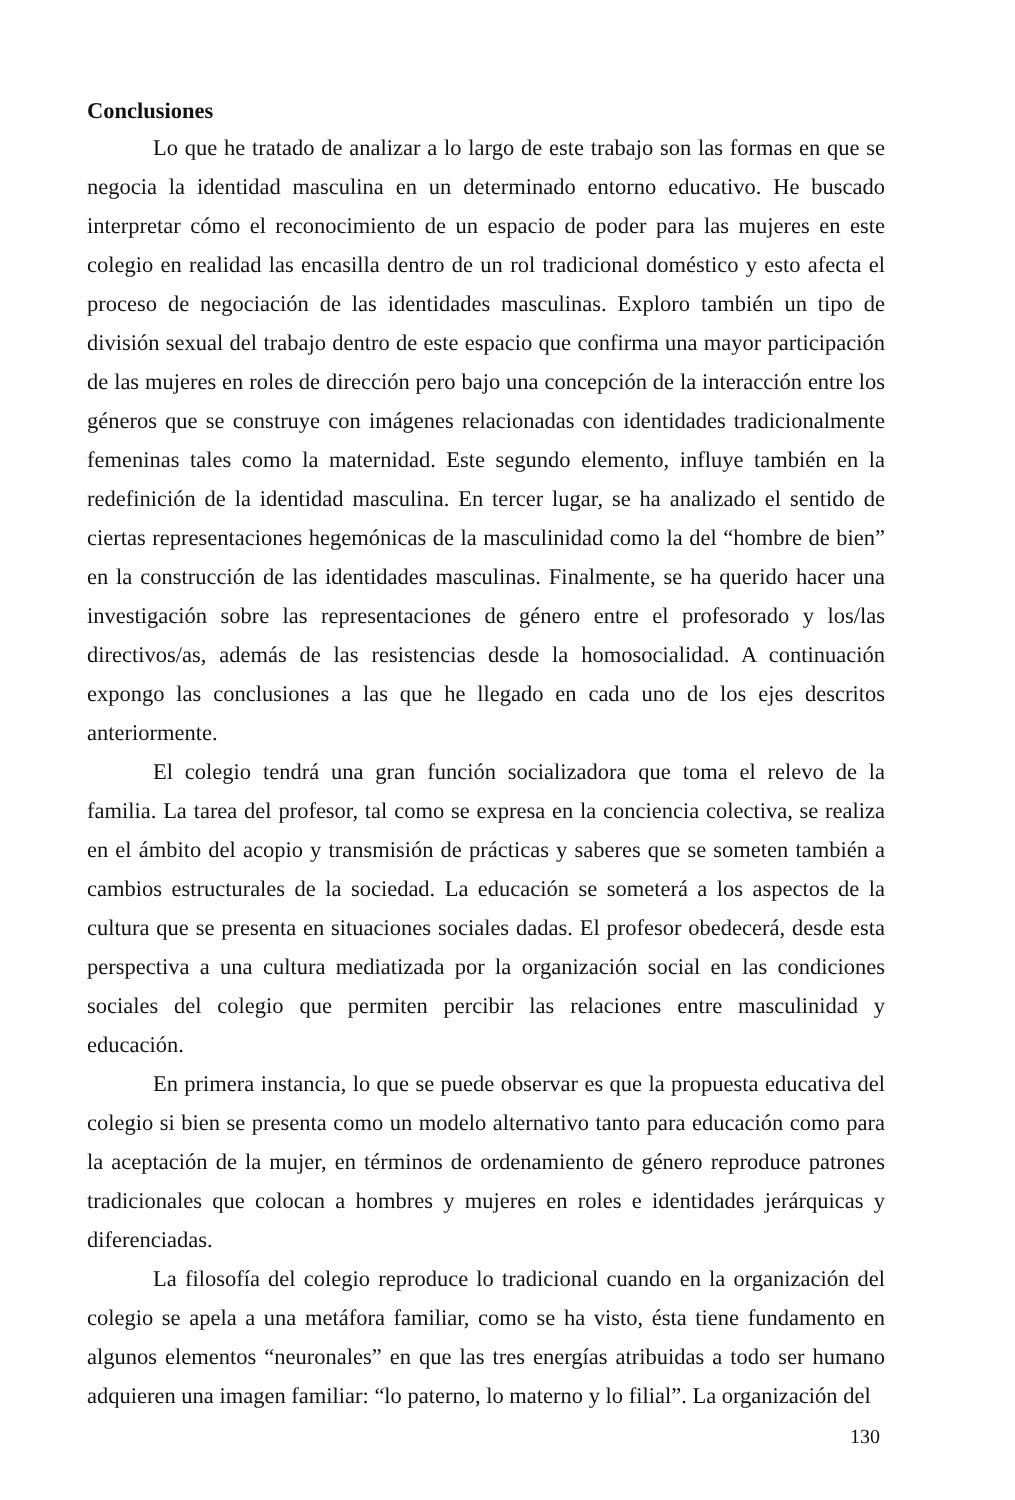Conclusiones
Lo que he tratado de analizar a lo largo de este trabajo son las formas en que se negocia la identidad masculina en un determinado entorno educativo. He buscado interpretar cómo el reconocimiento de un espacio de poder para las mujeres en este colegio en realidad las encasilla dentro de un rol tradicional doméstico y esto afecta el proceso de negociación de las identidades masculinas. Exploro también un tipo de división sexual del trabajo dentro de este espacio que confirma una mayor participación de las mujeres en roles de dirección pero bajo una concepción de la interacción entre los géneros que se construye con imágenes relacionadas con identidades tradicionalmente femeninas tales como la maternidad. Este segundo elemento, influye también en la redefinición de la identidad masculina. En tercer lugar, se ha analizado el sentido de ciertas representaciones hegemónicas de la masculinidad como la del “hombre de bien” en la construcción de las identidades masculinas. Finalmente, se ha querido hacer una investigación sobre las representaciones de género entre el profesorado y los/las directivos/as, además de las resistencias desde la homosocialidad. A continuación expongo las conclusiones a las que he llegado en cada uno de los ejes descritos anteriormente.
El colegio tendrá una gran función socializadora que toma el relevo de la familia. La tarea del profesor, tal como se expresa en la conciencia colectiva, se realiza en el ámbito del acopio y transmisión de prácticas y saberes que se someten también a cambios estructurales de la sociedad. La educación se someterá a los aspectos de la cultura que se presenta en situaciones sociales dadas. El profesor obedecerá, desde esta perspectiva a una cultura mediatizada por la organización social en las condiciones sociales del colegio que permiten percibir las relaciones entre masculinidad y educación.
En primera instancia, lo que se puede observar es que la propuesta educativa del colegio si bien se presenta como un modelo alternativo tanto para educación como para la aceptación de la mujer, en términos de ordenamiento de género reproduce patrones tradicionales que colocan a hombres y mujeres en roles e identidades jerárquicas y diferenciadas.
La filosofía del colegio reproduce lo tradicional cuando en la organización del colegio se apela a una metáfora familiar, como se ha visto, ésta tiene fundamento en algunos elementos “neuronales” en que las tres energías atribuidas a todo ser humano adquieren una imagen familiar: “lo paterno, lo materno y lo filial”. La organización del
130